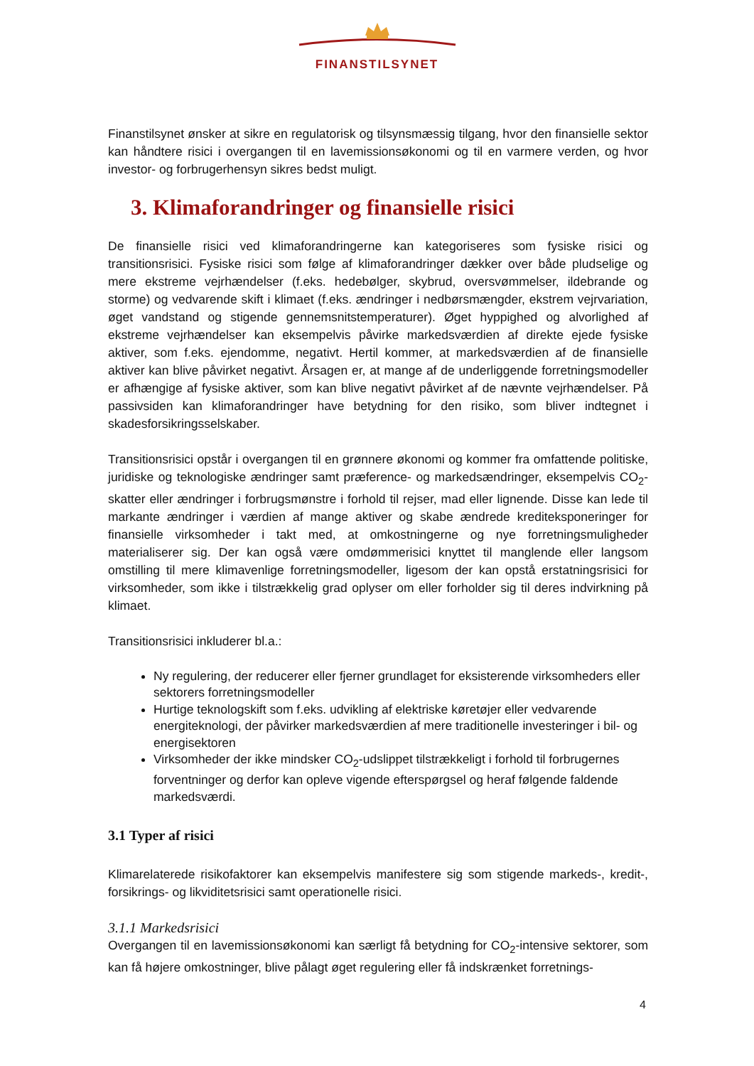FINANSTILSYNET
Finanstilsynet ønsker at sikre en regulatorisk og tilsynsmæssig tilgang, hvor den finansielle sektor kan håndtere risici i overgangen til en lavemissionsøkonomi og til en varmere verden, og hvor investor- og forbrugerhensyn sikres bedst muligt.
3. Klimaforandringer og finansielle risici
De finansielle risici ved klimaforandringerne kan kategoriseres som fysiske risici og transitionsrisici. Fysiske risici som følge af klimaforandringer dækker over både pludselige og mere ekstreme vejrhændelser (f.eks. hedebølger, skybrud, oversvømmelser, ildebrande og storme) og vedvarende skift i klimaet (f.eks. ændringer i nedbørsmængder, ekstrem vejrvariation, øget vandstand og stigende gennemsnitstemperaturer). Øget hyppighed og alvorlighed af ekstreme vejrhændelser kan eksempelvis påvirke markedsværdien af direkte ejede fysiske aktiver, som f.eks. ejendomme, negativt. Hertil kommer, at markedsværdien af de finansielle aktiver kan blive påvirket negativt. Årsagen er, at mange af de underliggende forretningsmodeller er afhængige af fysiske aktiver, som kan blive negativt påvirket af de nævnte vejrhændelser. På passivsiden kan klimaforandringer have betydning for den risiko, som bliver indtegnet i skadesforsikringsselskaber.
Transitionsrisici opstår i overgangen til en grønnere økonomi og kommer fra omfattende politiske, juridiske og teknologiske ændringer samt præference- og markedsændringer, eksempelvis CO<sub>2</sub>-skatter eller ændringer i forbrugsmønstre i forhold til rejser, mad eller lignende. Disse kan lede til markante ændringer i værdien af mange aktiver og skabe ændrede kreditekspo­neringer for finansielle virksomheder i takt med, at omkostningerne og nye forretningsmuligheder materialiserer sig. Der kan også være omdømmerisici knyttet til manglende eller langsom omstilling til mere klimavenlige forretningsmodeller, ligesom der kan opstå erstatningsrisici for virksomheder, som ikke i tilstrækkelig grad oplyser om eller forholder sig til deres indvirkning på klimaet.
Transitionsrisici inkluderer bl.a.:
Ny regulering, der reducerer eller fjerner grundlaget for eksisterende virksomheders eller sektorers forretningsmodeller
Hurtige teknologskift som f.eks. udvikling af elektriske køretøjer eller vedvarende energiteknologi, der påvirker markedsværdien af mere traditionelle investeringer i bil- og energisektoren
Virksomheder der ikke mindsker CO<sub>2</sub>-udslippet tilstrækkeligt i forhold til forbrugernes forventninger og derfor kan opleve vigende efterspørgsel og heraf følgende faldende markedsværdi.
3.1 Typer af risici
Klimarelaterede risikofaktorer kan eksempelvis manifestere sig som stigende markeds-, kredit-, forsikrings- og likviditetsrisici samt operationelle risici.
3.1.1 Markedsrisici
Overgangen til en lavemissionsøkonomi kan særligt få betydning for CO<sub>2</sub>-intensive sektorer, som kan få højere omkostninger, blive pålagt øget regulering eller få indskrænket forretnings-
4